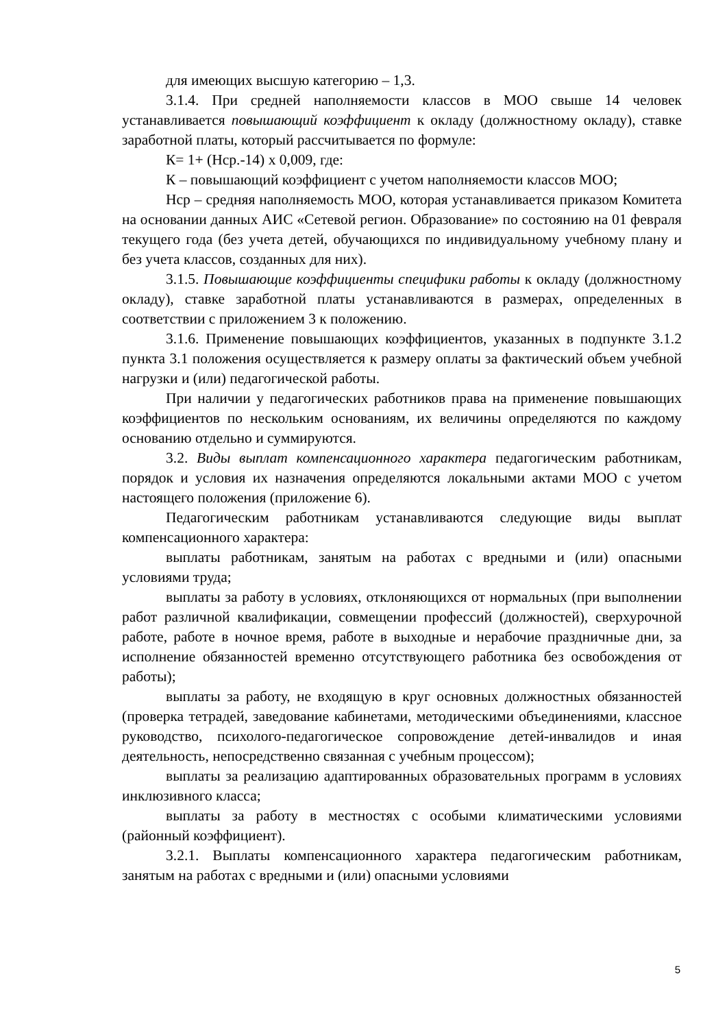для имеющих высшую категорию – 1,3.
3.1.4. При средней наполняемости классов в МОО свыше 14 человек устанавливается повышающий коэффициент к окладу (должностному окладу), ставке заработной платы, который рассчитывается по формуле:
К= 1+ (Нср.-14) х 0,009, где:
К – повышающий коэффициент с учетом наполняемости классов МОО;
Нср – средняя наполняемость МОО, которая устанавливается приказом Комитета на основании данных АИС «Сетевой регион. Образование» по состоянию на 01 февраля текущего года (без учета детей, обучающихся по индивидуальному учебному плану и без учета классов, созданных для них).
3.1.5. Повышающие коэффициенты специфики работы к окладу (должностному окладу), ставке заработной платы устанавливаются в размерах, определенных в соответствии с приложением 3 к положению.
3.1.6. Применение повышающих коэффициентов, указанных в подпункте 3.1.2 пункта 3.1 положения осуществляется к размеру оплаты за фактический объем учебной нагрузки и (или) педагогической работы.
При наличии у педагогических работников права на применение повышающих коэффициентов по нескольким основаниям, их величины определяются по каждому основанию отдельно и суммируются.
3.2. Виды выплат компенсационного характера педагогическим работникам, порядок и условия их назначения определяются локальными актами МОО с учетом настоящего положения (приложение 6).
Педагогическим работникам устанавливаются следующие виды выплат компенсационного характера:
выплаты работникам, занятым на работах с вредными и (или) опасными условиями труда;
выплаты за работу в условиях, отклоняющихся от нормальных (при выполнении работ различной квалификации, совмещении профессий (должностей), сверхурочной работе, работе в ночное время, работе в выходные и нерабочие праздничные дни, за исполнение обязанностей временно отсутствующего работника без освобождения от работы);
выплаты за работу, не входящую в круг основных должностных обязанностей (проверка тетрадей, заведование кабинетами, методическими объединениями, классное руководство, психолого-педагогическое сопровождение детей-инвалидов и иная деятельность, непосредственно связанная с учебным процессом);
выплаты за реализацию адаптированных образовательных программ в условиях инклюзивного класса;
выплаты за работу в местностях с особыми климатическими условиями (районный коэффициент).
3.2.1. Выплаты компенсационного характера педагогическим работникам, занятым на работах с вредными и (или) опасными условиями
5